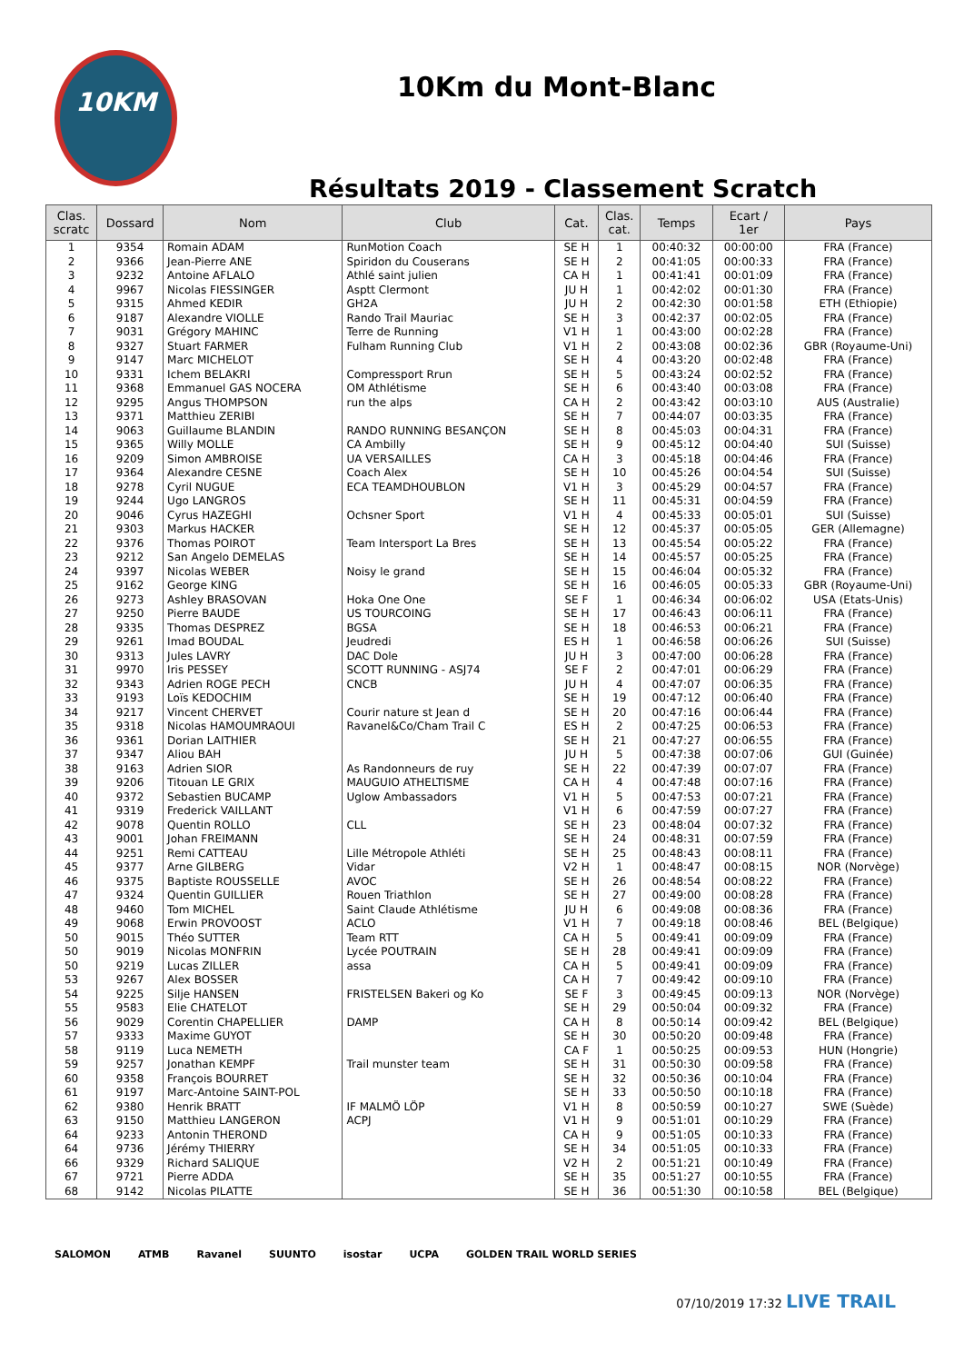10KM
10Km du Mont-Blanc
Résultats 2019 - Classement Scratch
| Clas. scratc | Dossard | Nom | Club | Cat. | Clas. cat. | Temps | Ecart / 1er | Pays |
| --- | --- | --- | --- | --- | --- | --- | --- | --- |
| 1 | 9354 | Romain ADAM | RunMotion Coach | SE H | 1 | 00:40:32 | 00:00:00 | FRA (France) |
| 2 | 9366 | Jean-Pierre ANE | Spiridon du Couserans | SE H | 2 | 00:41:05 | 00:00:33 | FRA (France) |
| 3 | 9232 | Antoine AFLALO | Athlé saint julien | CA H | 1 | 00:41:41 | 00:01:09 | FRA (France) |
| 4 | 9967 | Nicolas FIESSINGER | Asptt Clermont | JU H | 1 | 00:42:02 | 00:01:30 | FRA (France) |
| 5 | 9315 | Ahmed KEDIR | GH2A | JU H | 2 | 00:42:30 | 00:01:58 | ETH (Ethiopie) |
| 6 | 9187 | Alexandre VIOLLE | Rando Trail Mauriac | SE H | 3 | 00:42:37 | 00:02:05 | FRA (France) |
| 7 | 9031 | Grégory MAHINC | Terre de Running | V1 H | 1 | 00:43:00 | 00:02:28 | FRA (France) |
| 8 | 9327 | Stuart FARMER | Fulham Running Club | V1 H | 2 | 00:43:08 | 00:02:36 | GBR (Royaume-Uni) |
| 9 | 9147 | Marc MICHELOT | | SE H | 4 | 00:43:20 | 00:02:48 | FRA (France) |
| 10 | 9331 | Ichem BELAKRI | Compressport Rrun | SE H | 5 | 00:43:24 | 00:02:52 | FRA (France) |
| 11 | 9368 | Emmanuel GAS NOCERA | OM Athlétisme | SE H | 6 | 00:43:40 | 00:03:08 | FRA (France) |
| 12 | 9295 | Angus THOMPSON | run the alps | CA H | 2 | 00:43:42 | 00:03:10 | AUS (Australie) |
| 13 | 9371 | Matthieu ZERIBI | | SE H | 7 | 00:44:07 | 00:03:35 | FRA (France) |
| 14 | 9063 | Guillaume BLANDIN | RANDO RUNNING BESANÇON | SE H | 8 | 00:45:03 | 00:04:31 | FRA (France) |
| 15 | 9365 | Willy MOLLE | CA Ambilly | SE H | 9 | 00:45:12 | 00:04:40 | SUI (Suisse) |
| 16 | 9209 | Simon AMBROISE | UA VERSAILLES | CA H | 3 | 00:45:18 | 00:04:46 | FRA (France) |
| 17 | 9364 | Alexandre CESNE | Coach Alex | SE H | 10 | 00:45:26 | 00:04:54 | SUI (Suisse) |
| 18 | 9278 | Cyril NUGUE | ECA TEAMDHOUBLON | V1 H | 3 | 00:45:29 | 00:04:57 | FRA (France) |
| 19 | 9244 | Ugo LANGROS | | SE H | 11 | 00:45:31 | 00:04:59 | FRA (France) |
| 20 | 9046 | Cyrus HAZEGHI | Ochsner Sport | V1 H | 4 | 00:45:33 | 00:05:01 | SUI (Suisse) |
| 21 | 9303 | Markus HACKER | | SE H | 12 | 00:45:37 | 00:05:05 | GER (Allemagne) |
| 22 | 9376 | Thomas POIROT | Team Intersport La Bres | SE H | 13 | 00:45:54 | 00:05:22 | FRA (France) |
| 23 | 9212 | San Angelo DEMELAS | | SE H | 14 | 00:45:57 | 00:05:25 | FRA (France) |
| 24 | 9397 | Nicolas WEBER | Noisy le grand | SE H | 15 | 00:46:04 | 00:05:32 | FRA (France) |
| 25 | 9162 | George KING | | SE H | 16 | 00:46:05 | 00:05:33 | GBR (Royaume-Uni) |
| 26 | 9273 | Ashley BRASOVAN | Hoka One One | SE F | 1 | 00:46:34 | 00:06:02 | USA (Etats-Unis) |
| 27 | 9250 | Pierre BAUDE | US TOURCOING | SE H | 17 | 00:46:43 | 00:06:11 | FRA (France) |
| 28 | 9335 | Thomas DESPREZ | BGSA | SE H | 18 | 00:46:53 | 00:06:21 | FRA (France) |
| 29 | 9261 | Imad BOUDAL | Jeudredi | ES H | 1 | 00:46:58 | 00:06:26 | SUI (Suisse) |
| 30 | 9313 | Jules LAVRY | DAC Dole | JU H | 3 | 00:47:00 | 00:06:28 | FRA (France) |
| 31 | 9970 | Iris PESSEY | SCOTT RUNNING - ASJ74 | SE F | 2 | 00:47:01 | 00:06:29 | FRA (France) |
| 32 | 9343 | Adrien ROGE PECH | CNCB | JU H | 4 | 00:47:07 | 00:06:35 | FRA (France) |
| 33 | 9193 | Loïs KEDOCHIM | | SE H | 19 | 00:47:12 | 00:06:40 | FRA (France) |
| 34 | 9217 | Vincent CHERVET | Courir nature st Jean d | SE H | 20 | 00:47:16 | 00:06:44 | FRA (France) |
| 35 | 9318 | Nicolas HAMOUMRAOUI | Ravanel&Co/Cham Trail C | ES H | 2 | 00:47:25 | 00:06:53 | FRA (France) |
| 36 | 9361 | Dorian LAITHIER | | SE H | 21 | 00:47:27 | 00:06:55 | FRA (France) |
| 37 | 9347 | Aliou BAH | | JU H | 5 | 00:47:38 | 00:07:06 | GUI (Guinée) |
| 38 | 9163 | Adrien SIOR | As Randonneurs de ruy | SE H | 22 | 00:47:39 | 00:07:07 | FRA (France) |
| 39 | 9206 | Titouan LE GRIX | MAUGUIO ATHELTISME | CA H | 4 | 00:47:48 | 00:07:16 | FRA (France) |
| 40 | 9372 | Sebastien BUCAMP | Uglow Ambassadors | V1 H | 5 | 00:47:53 | 00:07:21 | FRA (France) |
| 41 | 9319 | Frederick VAILLANT | | V1 H | 6 | 00:47:59 | 00:07:27 | FRA (France) |
| 42 | 9078 | Quentin ROLLO | CLL | SE H | 23 | 00:48:04 | 00:07:32 | FRA (France) |
| 43 | 9001 | Johan FREIMANN | | SE H | 24 | 00:48:31 | 00:07:59 | FRA (France) |
| 44 | 9251 | Remi CATTEAU | Lille Métropole Athléti | SE H | 25 | 00:48:43 | 00:08:11 | FRA (France) |
| 45 | 9377 | Arne GILBERG | Vidar | V2 H | 1 | 00:48:47 | 00:08:15 | NOR (Norvège) |
| 46 | 9375 | Baptiste ROUSSELLE | AVOC | SE H | 26 | 00:48:54 | 00:08:22 | FRA (France) |
| 47 | 9324 | Quentin GUILLIER | Rouen Triathlon | SE H | 27 | 00:49:00 | 00:08:28 | FRA (France) |
| 48 | 9460 | Tom MICHEL | Saint Claude Athlétisme | JU H | 6 | 00:49:08 | 00:08:36 | FRA (France) |
| 49 | 9068 | Erwin PROVOOST | ACLO | V1 H | 7 | 00:49:18 | 00:08:46 | BEL (Belgique) |
| 50 | 9015 | Théo SUTTER | Team RTT | CA H | 5 | 00:49:41 | 00:09:09 | FRA (France) |
| 50 | 9019 | Nicolas MONFRIN | Lycée POUTRAIN | SE H | 28 | 00:49:41 | 00:09:09 | FRA (France) |
| 50 | 9219 | Lucas ZILLER | assa | CA H | 5 | 00:49:41 | 00:09:09 | FRA (France) |
| 53 | 9267 | Alex BOSSER | | CA H | 7 | 00:49:42 | 00:09:10 | FRA (France) |
| 54 | 9225 | Silje HANSEN | FRISTELSEN Bakeri og Ko | SE F | 3 | 00:49:45 | 00:09:13 | NOR (Norvège) |
| 55 | 9583 | Elie CHATELOT | | SE H | 29 | 00:50:04 | 00:09:32 | FRA (France) |
| 56 | 9029 | Corentin CHAPELLIER | DAMP | CA H | 8 | 00:50:14 | 00:09:42 | BEL (Belgique) |
| 57 | 9333 | Maxime GUYOT | | SE H | 30 | 00:50:20 | 00:09:48 | FRA (France) |
| 58 | 9119 | Luca NEMETH | | CA F | 1 | 00:50:25 | 00:09:53 | HUN (Hongrie) |
| 59 | 9257 | Jonathan KEMPF | Trail munster team | SE H | 31 | 00:50:30 | 00:09:58 | FRA (France) |
| 60 | 9358 | François BOURRET | | SE H | 32 | 00:50:36 | 00:10:04 | FRA (France) |
| 61 | 9197 | Marc-Antoine SAINT-POL | | SE H | 33 | 00:50:50 | 00:10:18 | FRA (France) |
| 62 | 9380 | Henrik BRATT | IF MALMÖ LÖP | V1 H | 8 | 00:50:59 | 00:10:27 | SWE (Suède) |
| 63 | 9150 | Matthieu LANGERON | ACPJ | V1 H | 9 | 00:51:01 | 00:10:29 | FRA (France) |
| 64 | 9233 | Antonin THEROND | | CA H | 9 | 00:51:05 | 00:10:33 | FRA (France) |
| 64 | 9736 | Jérémy THIERRY | | SE H | 34 | 00:51:05 | 00:10:33 | FRA (France) |
| 66 | 9329 | Richard SALIQUE | | V2 H | 2 | 00:51:21 | 00:10:49 | FRA (France) |
| 67 | 9721 | Pierre ADDA | | SE H | 35 | 00:51:27 | 00:10:55 | FRA (France) |
| 68 | 9142 | Nicolas PILATTE | | SE H | 36 | 00:51:30 | 00:10:58 | BEL (Belgique) |
SALOMON ATMB Ravanel SUUNTO isostar UCPA GOLDEN TRAIL WORLD SERIES
07/10/2019 17:32 LIVE TRAIL